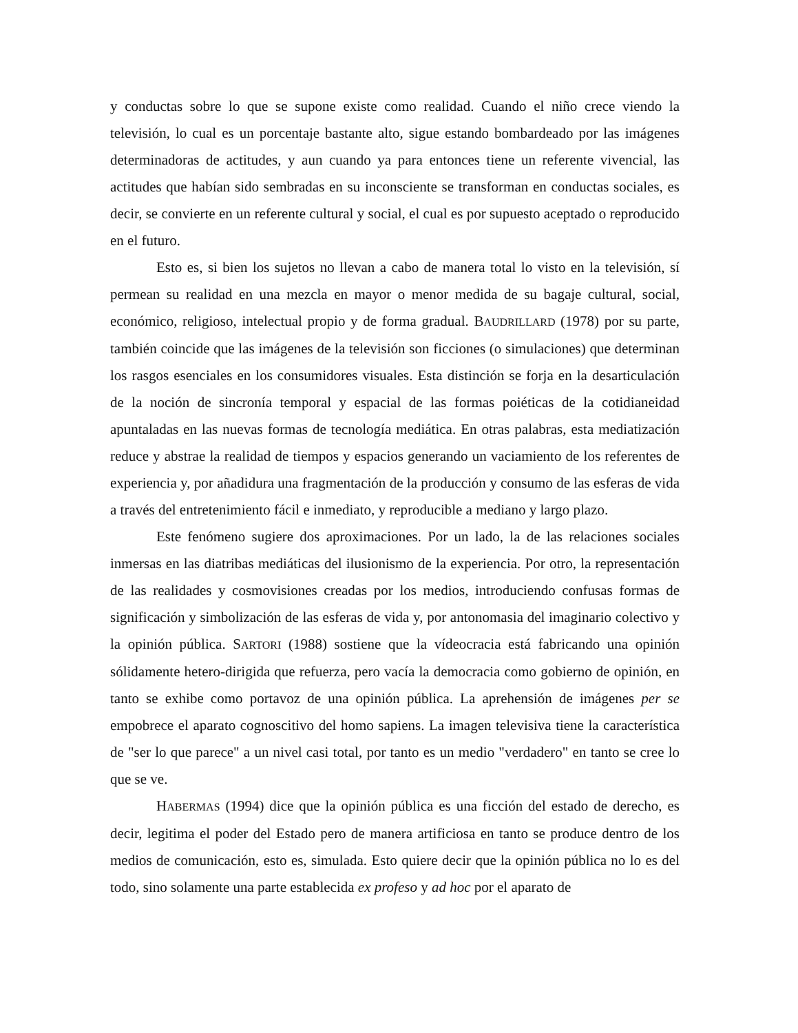y conductas sobre lo que se supone existe como realidad. Cuando el niño crece viendo la televisión, lo cual es un porcentaje bastante alto, sigue estando bombardeado por las imágenes determinadoras de actitudes, y aun cuando ya para entonces tiene un referente vivencial, las actitudes que habían sido sembradas en su inconsciente se transforman en conductas sociales, es decir, se convierte en un referente cultural y social, el cual es por supuesto aceptado o reproducido en el futuro.
Esto es, si bien los sujetos no llevan a cabo de manera total lo visto en la televisión, sí permean su realidad en una mezcla en mayor o menor medida de su bagaje cultural, social, económico, religioso, intelectual propio y de forma gradual. BAUDRILLARD (1978) por su parte, también coincide que las imágenes de la televisión son ficciones (o simulaciones) que determinan los rasgos esenciales en los consumidores visuales. Esta distinción se forja en la desarticulación de la noción de sincronía temporal y espacial de las formas poiéticas de la cotidianeidad apuntaladas en las nuevas formas de tecnología mediática. En otras palabras, esta mediatización reduce y abstrae la realidad de tiempos y espacios generando un vaciamiento de los referentes de experiencia y, por añadidura una fragmentación de la producción y consumo de las esferas de vida a través del entretenimiento fácil e inmediato, y reproducible a mediano y largo plazo.
Este fenómeno sugiere dos aproximaciones. Por un lado, la de las relaciones sociales inmersas en las diatribas mediáticas del ilusionismo de la experiencia. Por otro, la representación de las realidades y cosmovisiones creadas por los medios, introduciendo confusas formas de significación y simbolización de las esferas de vida y, por antonomasia del imaginario colectivo y la opinión pública. SARTORI (1988) sostiene que la vídeocracia está fabricando una opinión sólidamente hetero-dirigida que refuerza, pero vacía la democracia como gobierno de opinión, en tanto se exhibe como portavoz de una opinión pública. La aprehensión de imágenes per se empobrece el aparato cognoscitivo del homo sapiens. La imagen televisiva tiene la característica de "ser lo que parece" a un nivel casi total, por tanto es un medio "verdadero" en tanto se cree lo que se ve.
HABERMAS (1994) dice que la opinión pública es una ficción del estado de derecho, es decir, legitima el poder del Estado pero de manera artificiosa en tanto se produce dentro de los medios de comunicación, esto es, simulada. Esto quiere decir que la opinión pública no lo es del todo, sino solamente una parte establecida ex profeso y ad hoc por el aparato de